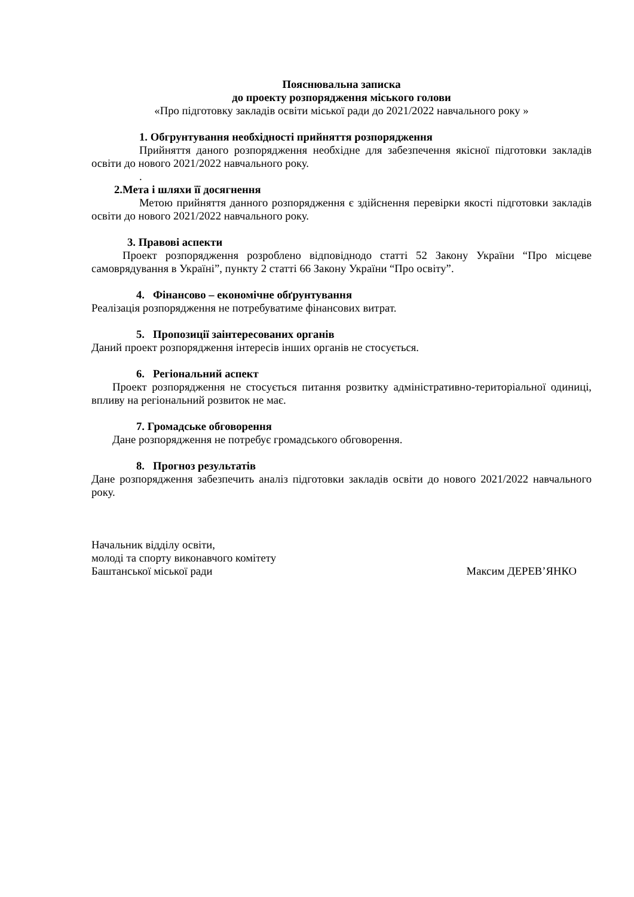Пояснювальна записка
до проекту розпорядження міського голови
«Про підготовку закладів освіти міської ради до 2021/2022 навчального року »
1. Обгрунтування необхідності прийняття розпорядження
Прийняття даного розпорядження необхідне для забезпечення якісної підготовки закладів освіти до нового 2021/2022 навчального року.
.
2.Мета і шляхи її досягнення
Метою прийняття данного розпорядження є здійснення перевірки якості підготовки закладів освіти до нового 2021/2022 навчального року.
3. Правові аспекти
Проект розпорядження розроблено відповіднодо статті 52 Закону України “Про місцеве самоврядування в Україні”, пункту 2 статті 66 Закону України “Про освіту”.
4. Фінансово – економічне обґрунтування
Реалізація розпорядження не потребуватиме фінансових витрат.
5. Пропозиції заінтересованих органів
Даний проект розпорядження інтересів інших органів не стосується.
6. Регіональний аспект
Проект розпорядження не стосується питання розвитку адміністративно-територіальної одиниці, впливу на регіональний розвиток не має.
7. Громадське обговорення
Дане розпорядження не потребує громадського обговорення.
8. Прогноз результатів
Дане розпорядження забезпечить аналіз підготовки закладів освіти до нового 2021/2022 навчального року.
Начальник відділу освіти,
молоді та спорту виконавчого комітету
Баштанської міської ради Максим ДЕРЕВ’ЯНКО